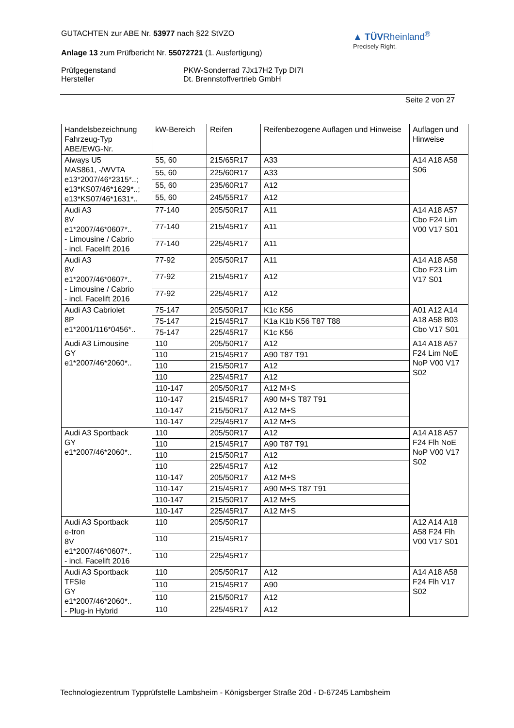GUTACHTEN zur ABE Nr. 53977 nach §22 StVZO
Anlage 13 zum Prüfbericht Nr. 55072721 (1. Ausfertigung)
▲ TÜVRheinland<sup>®</sup>
Precisely Right.
Prüfgegenstand
Hersteller
PKW-Sonderrad 7Jx17H2 Typ DI7I
Dt. Brennstoffvertrieb GmbH
Seite 2 von 27
| Handelsbezeichnung Fahrzeug-Typ ABE/EWG-Nr. | kW-Bereich | Reifen | Reifenbezogene Auflagen und Hinweise | Auflagen und Hinweise |
| --- | --- | --- | --- | --- |
| Aiways U5 MAS861, -/WVTA e13*2007/46*2315*..; e13*KS07/46*1629*..; e13*KS07/46*1631*.. | 55, 60 | 215/65R17 | A33 | A14 A18 A58 S06 |
| | 55, 60 | 225/60R17 | A33 | |
| | 55, 60 | 235/60R17 | A12 | |
| | 55, 60 | 245/55R17 | A12 | |
| Audi A3 8V e1*2007/46*0607*.. - Limousine / Cabrio - incl. Facelift 2016 | 77-140 | 205/50R17 | A11 | A14 A18 A57 Cbo F24 Lim V00 V17 S01 |
| | 77-140 | 215/45R17 | A11 | |
| | 77-140 | 225/45R17 | A11 | |
| Audi A3 8V e1*2007/46*0607*.. - Limousine / Cabrio - incl. Facelift 2016 | 77-92 | 205/50R17 | A11 | A14 A18 A58 Cbo F23 Lim V17 S01 |
| | 77-92 | 215/45R17 | A12 | |
| | 77-92 | 225/45R17 | A12 | |
| Audi A3 Cabriolet 8P e1*2001/116*0456*.. | 75-147 | 205/50R17 | K1c K56 | A01 A12 A14 A18 A58 B03 Cbo V17 S01 |
| | 75-147 | 215/45R17 | K1a K1b K56 T87 T88 | |
| | 75-147 | 225/45R17 | K1c K56 | |
| Audi A3 Limousine GY e1*2007/46*2060*.. | 110 | 205/50R17 | A12 | A14 A18 A57 F24 Lim NoE NoP V00 V17 S02 |
| | 110 | 215/45R17 | A90 T87 T91 | |
| | 110 | 215/50R17 | A12 | |
| | 110 | 225/45R17 | A12 | |
| | 110-147 | 205/50R17 | A12 M+S | |
| | 110-147 | 215/45R17 | A90 M+S T87 T91 | |
| | 110-147 | 215/50R17 | A12 M+S | |
| | 110-147 | 225/45R17 | A12 M+S | |
| Audi A3 Sportback GY e1*2007/46*2060*.. | 110 | 205/50R17 | A12 | A14 A18 A57 F24 Flh NoE NoP V00 V17 S02 |
| | 110 | 215/45R17 | A90 T87 T91 | |
| | 110 | 215/50R17 | A12 | |
| | 110 | 225/45R17 | A12 | |
| | 110-147 | 205/50R17 | A12 M+S | |
| | 110-147 | 215/45R17 | A90 M+S T87 T91 | |
| | 110-147 | 215/50R17 | A12 M+S | |
| | 110-147 | 225/45R17 | A12 M+S | |
| Audi A3 Sportback e-tron 8V e1*2007/46*0607*.. - incl. Facelift 2016 | 110 | 205/50R17 | | A12 A14 A18 A58 F24 Flh V00 V17 S01 |
| | 110 | 215/45R17 | | |
| | 110 | 225/45R17 | | |
| Audi A3 Sportback TFSIe GY e1*2007/46*2060*.. - Plug-in Hybrid | 110 | 205/50R17 | A12 | A14 A18 A58 F24 Flh V17 S02 |
| | 110 | 215/45R17 | A90 | |
| | 110 | 215/50R17 | A12 | |
| | 110 | 225/45R17 | A12 | |
Technologiezentrum Typprüfstelle Lambsheim - Königsberger Straße 20d - D-67245 Lambsheim